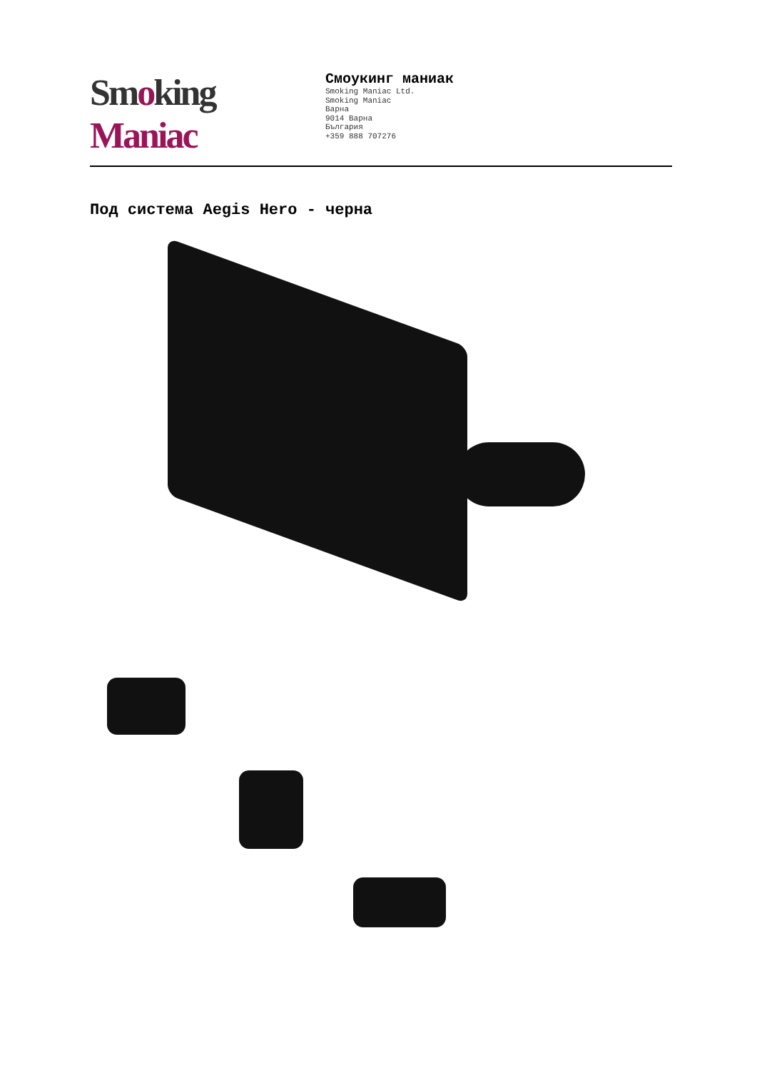Smoking Maniac
Смоукинг маниак
Smoking Maniac Ltd.
Smoking Maniac
Варна
9014 Варна
България
+359 888 707276
Под система Aegis Hero - черна